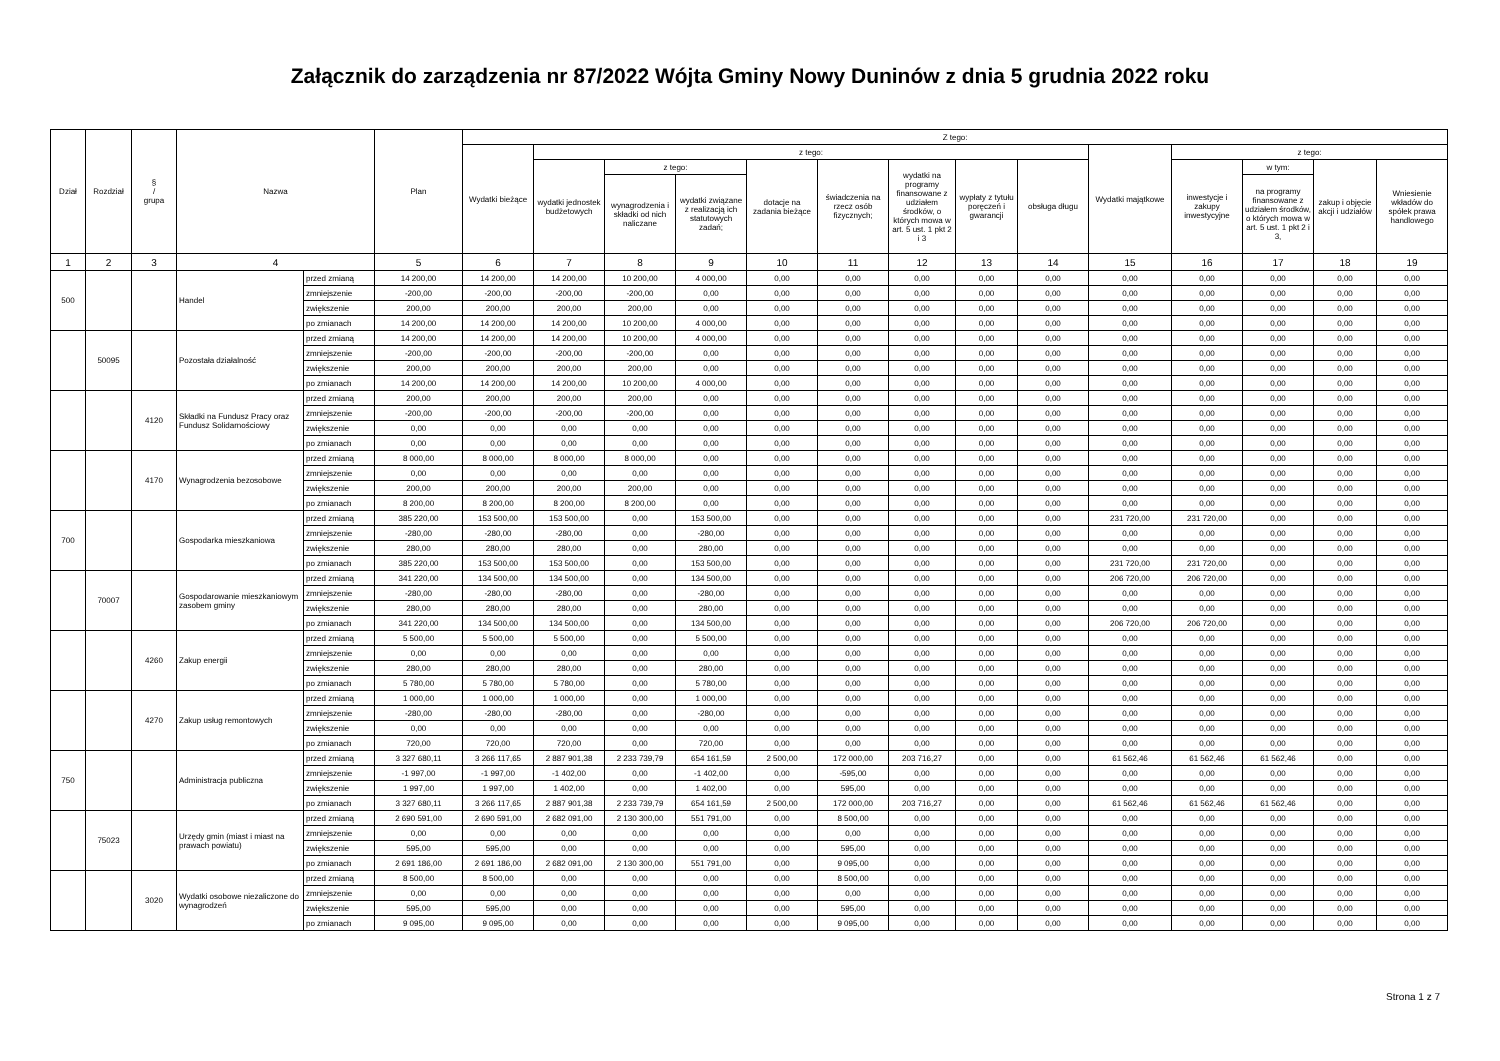Załącznik do zarządzenia nr 87/2022 Wójta Gminy Nowy Duninów z dnia 5 grudnia 2022 roku
| Dział | Rozdział | § / grupa | Nazwa | | Plan | Z tego: | | | | | | | | | | | | | |
| --- | --- | --- | --- | --- | --- | --- | --- | --- | --- | --- | --- | --- | --- | --- | --- | --- | --- | --- | --- |
| | | | | | | Wydatki bieżące | z tego: | | | | | | | | Wydatki majątkowe | z tego: | | | |
| | | | | | | | wydatki jednostek budżetowych | z tego: | | dotacje na zadania bieżące | świadczenia na rzecz osób fizycznych; | wydatki na programy finansowane z udziałem środków, o których mowa w art. 5 ust. 1 pkt 2 i 3 | wypłaty z tytułu poręczeń i gwarancji | obsługa długu | | inwestycje i zakupy inwestycyjne | w tym: | zakup i objęcie akcji i udziałów | Wniesienie wkładów do spółek prawa handlowego |
| | | | | | | | | wynagrodzenia i składki od nich naliczane | wydatki związane z realizacją ich statutowych zadań; | | | | | | | | na programy finansowane z udziałem środków, o których mowa w art. 5 ust. 1 pkt 2 i 3, | | |
| 1 | 2 | 3 | 4 | | 5 | 6 | 7 | 8 | 9 | 10 | 11 | 12 | 13 | 14 | 15 | 16 | 17 | 18 | 19 |
| 500 | | | Handel | przed zmianą | 14 200,00 | 14 200,00 | 14 200,00 | 10 200,00 | 4 000,00 | 0,00 | 0,00 | 0,00 | 0,00 | 0,00 | 0,00 | 0,00 | 0,00 | 0,00 | 0,00 |
| | | | | zmniejszenie | -200,00 | -200,00 | -200,00 | -200,00 | 0,00 | 0,00 | 0,00 | 0,00 | 0,00 | 0,00 | 0,00 | 0,00 | 0,00 | 0,00 | 0,00 |
| | | | | zwiększenie | 200,00 | 200,00 | 200,00 | 200,00 | 0,00 | 0,00 | 0,00 | 0,00 | 0,00 | 0,00 | 0,00 | 0,00 | 0,00 | 0,00 | 0,00 |
| | | | | po zmianach | 14 200,00 | 14 200,00 | 14 200,00 | 10 200,00 | 4 000,00 | 0,00 | 0,00 | 0,00 | 0,00 | 0,00 | 0,00 | 0,00 | 0,00 | 0,00 | 0,00 |
| | 50095 | | Pozostała działalność | przed zmianą | 14 200,00 | 14 200,00 | 14 200,00 | 10 200,00 | 4 000,00 | 0,00 | 0,00 | 0,00 | 0,00 | 0,00 | 0,00 | 0,00 | 0,00 | 0,00 | 0,00 |
| | | | | zmniejszenie | -200,00 | -200,00 | -200,00 | -200,00 | 0,00 | 0,00 | 0,00 | 0,00 | 0,00 | 0,00 | 0,00 | 0,00 | 0,00 | 0,00 | 0,00 |
| | | | | zwiększenie | 200,00 | 200,00 | 200,00 | 200,00 | 0,00 | 0,00 | 0,00 | 0,00 | 0,00 | 0,00 | 0,00 | 0,00 | 0,00 | 0,00 | 0,00 |
| | | | | po zmianach | 14 200,00 | 14 200,00 | 14 200,00 | 10 200,00 | 4 000,00 | 0,00 | 0,00 | 0,00 | 0,00 | 0,00 | 0,00 | 0,00 | 0,00 | 0,00 | 0,00 |
| | | 4120 | Składki na Fundusz Pracy oraz Fundusz Solidarnościowy | przed zmianą | 200,00 | 200,00 | 200,00 | 200,00 | 0,00 | 0,00 | 0,00 | 0,00 | 0,00 | 0,00 | 0,00 | 0,00 | 0,00 | 0,00 | 0,00 |
| | | | | zmniejszenie | -200,00 | -200,00 | -200,00 | -200,00 | 0,00 | 0,00 | 0,00 | 0,00 | 0,00 | 0,00 | 0,00 | 0,00 | 0,00 | 0,00 | 0,00 |
| | | | | zwiększenie | 0,00 | 0,00 | 0,00 | 0,00 | 0,00 | 0,00 | 0,00 | 0,00 | 0,00 | 0,00 | 0,00 | 0,00 | 0,00 | 0,00 | 0,00 |
| | | | | po zmianach | 0,00 | 0,00 | 0,00 | 0,00 | 0,00 | 0,00 | 0,00 | 0,00 | 0,00 | 0,00 | 0,00 | 0,00 | 0,00 | 0,00 | 0,00 |
| | | 4170 | Wynagrodzenia bezosobowe | przed zmianą | 8 000,00 | 8 000,00 | 8 000,00 | 8 000,00 | 0,00 | 0,00 | 0,00 | 0,00 | 0,00 | 0,00 | 0,00 | 0,00 | 0,00 | 0,00 | 0,00 |
| | | | | zmniejszenie | 0,00 | 0,00 | 0,00 | 0,00 | 0,00 | 0,00 | 0,00 | 0,00 | 0,00 | 0,00 | 0,00 | 0,00 | 0,00 | 0,00 | 0,00 |
| | | | | zwiększenie | 200,00 | 200,00 | 200,00 | 200,00 | 0,00 | 0,00 | 0,00 | 0,00 | 0,00 | 0,00 | 0,00 | 0,00 | 0,00 | 0,00 | 0,00 |
| | | | | po zmianach | 8 200,00 | 8 200,00 | 8 200,00 | 8 200,00 | 0,00 | 0,00 | 0,00 | 0,00 | 0,00 | 0,00 | 0,00 | 0,00 | 0,00 | 0,00 | 0,00 |
| 700 | | | Gospodarka mieszkaniowa | przed zmianą | 385 220,00 | 153 500,00 | 153 500,00 | 0,00 | 153 500,00 | 0,00 | 0,00 | 0,00 | 0,00 | 0,00 | 231 720,00 | 231 720,00 | 0,00 | 0,00 | 0,00 |
| | | | | zmniejszenie | -280,00 | -280,00 | -280,00 | 0,00 | -280,00 | 0,00 | 0,00 | 0,00 | 0,00 | 0,00 | 0,00 | 0,00 | 0,00 | 0,00 | 0,00 |
| | | | | zwiększenie | 280,00 | 280,00 | 280,00 | 0,00 | 280,00 | 0,00 | 0,00 | 0,00 | 0,00 | 0,00 | 0,00 | 0,00 | 0,00 | 0,00 | 0,00 |
| | | | | po zmianach | 385 220,00 | 153 500,00 | 153 500,00 | 0,00 | 153 500,00 | 0,00 | 0,00 | 0,00 | 0,00 | 0,00 | 231 720,00 | 231 720,00 | 0,00 | 0,00 | 0,00 |
| | 70007 | | Gospodarowanie mieszkaniowym zasobem gminy | przed zmianą | 341 220,00 | 134 500,00 | 134 500,00 | 0,00 | 134 500,00 | 0,00 | 0,00 | 0,00 | 0,00 | 0,00 | 206 720,00 | 206 720,00 | 0,00 | 0,00 | 0,00 |
| | | | | zmniejszenie | -280,00 | -280,00 | -280,00 | 0,00 | -280,00 | 0,00 | 0,00 | 0,00 | 0,00 | 0,00 | 0,00 | 0,00 | 0,00 | 0,00 | 0,00 |
| | | | | zwiększenie | 280,00 | 280,00 | 280,00 | 0,00 | 280,00 | 0,00 | 0,00 | 0,00 | 0,00 | 0,00 | 0,00 | 0,00 | 0,00 | 0,00 | 0,00 |
| | | | | po zmianach | 341 220,00 | 134 500,00 | 134 500,00 | 0,00 | 134 500,00 | 0,00 | 0,00 | 0,00 | 0,00 | 0,00 | 206 720,00 | 206 720,00 | 0,00 | 0,00 | 0,00 |
| | | 4260 | Zakup energii | przed zmianą | 5 500,00 | 5 500,00 | 5 500,00 | 0,00 | 5 500,00 | 0,00 | 0,00 | 0,00 | 0,00 | 0,00 | 0,00 | 0,00 | 0,00 | 0,00 | 0,00 |
| | | | | zmniejszenie | 0,00 | 0,00 | 0,00 | 0,00 | 0,00 | 0,00 | 0,00 | 0,00 | 0,00 | 0,00 | 0,00 | 0,00 | 0,00 | 0,00 | 0,00 |
| | | | | zwiększenie | 280,00 | 280,00 | 280,00 | 0,00 | 280,00 | 0,00 | 0,00 | 0,00 | 0,00 | 0,00 | 0,00 | 0,00 | 0,00 | 0,00 | 0,00 |
| | | | | po zmianach | 5 780,00 | 5 780,00 | 5 780,00 | 0,00 | 5 780,00 | 0,00 | 0,00 | 0,00 | 0,00 | 0,00 | 0,00 | 0,00 | 0,00 | 0,00 | 0,00 |
| | | 4270 | Zakup usług remontowych | przed zmianą | 1 000,00 | 1 000,00 | 1 000,00 | 0,00 | 1 000,00 | 0,00 | 0,00 | 0,00 | 0,00 | 0,00 | 0,00 | 0,00 | 0,00 | 0,00 | 0,00 |
| | | | | zmniejszenie | -280,00 | -280,00 | -280,00 | 0,00 | -280,00 | 0,00 | 0,00 | 0,00 | 0,00 | 0,00 | 0,00 | 0,00 | 0,00 | 0,00 | 0,00 |
| | | | | zwiększenie | 0,00 | 0,00 | 0,00 | 0,00 | 0,00 | 0,00 | 0,00 | 0,00 | 0,00 | 0,00 | 0,00 | 0,00 | 0,00 | 0,00 | 0,00 |
| | | | | po zmianach | 720,00 | 720,00 | 720,00 | 0,00 | 720,00 | 0,00 | 0,00 | 0,00 | 0,00 | 0,00 | 0,00 | 0,00 | 0,00 | 0,00 | 0,00 |
| 750 | | | Administracja publiczna | przed zmianą | 3 327 680,11 | 3 266 117,65 | 2 887 901,38 | 2 233 739,79 | 654 161,59 | 2 500,00 | 172 000,00 | 203 716,27 | 0,00 | 0,00 | 61 562,46 | 61 562,46 | 61 562,46 | 0,00 | 0,00 |
| | | | | zmniejszenie | -1 997,00 | -1 997,00 | -1 402,00 | 0,00 | -1 402,00 | 0,00 | -595,00 | 0,00 | 0,00 | 0,00 | 0,00 | 0,00 | 0,00 | 0,00 | 0,00 |
| | | | | zwiększenie | 1 997,00 | 1 997,00 | 1 402,00 | 0,00 | 1 402,00 | 0,00 | 595,00 | 0,00 | 0,00 | 0,00 | 0,00 | 0,00 | 0,00 | 0,00 | 0,00 |
| | | | | po zmianach | 3 327 680,11 | 3 266 117,65 | 2 887 901,38 | 2 233 739,79 | 654 161,59 | 2 500,00 | 172 000,00 | 203 716,27 | 0,00 | 0,00 | 61 562,46 | 61 562,46 | 61 562,46 | 0,00 | 0,00 |
| | 75023 | | Urzędy gmin (miast i miast na prawach powiatu) | przed zmianą | 2 690 591,00 | 2 690 591,00 | 2 682 091,00 | 2 130 300,00 | 551 791,00 | 0,00 | 8 500,00 | 0,00 | 0,00 | 0,00 | 0,00 | 0,00 | 0,00 | 0,00 | 0,00 |
| | | | | zmniejszenie | 0,00 | 0,00 | 0,00 | 0,00 | 0,00 | 0,00 | 0,00 | 0,00 | 0,00 | 0,00 | 0,00 | 0,00 | 0,00 | 0,00 | 0,00 |
| | | | | zwiększenie | 595,00 | 595,00 | 0,00 | 0,00 | 0,00 | 0,00 | 595,00 | 0,00 | 0,00 | 0,00 | 0,00 | 0,00 | 0,00 | 0,00 | 0,00 |
| | | | | po zmianach | 2 691 186,00 | 2 691 186,00 | 2 682 091,00 | 2 130 300,00 | 551 791,00 | 0,00 | 9 095,00 | 0,00 | 0,00 | 0,00 | 0,00 | 0,00 | 0,00 | 0,00 | 0,00 |
| | | 3020 | Wydatki osobowe niezaliczone do wynagrodzeń | przed zmianą | 8 500,00 | 8 500,00 | 0,00 | 0,00 | 0,00 | 0,00 | 8 500,00 | 0,00 | 0,00 | 0,00 | 0,00 | 0,00 | 0,00 | 0,00 | 0,00 |
| | | | | zmniejszenie | 0,00 | 0,00 | 0,00 | 0,00 | 0,00 | 0,00 | 0,00 | 0,00 | 0,00 | 0,00 | 0,00 | 0,00 | 0,00 | 0,00 | 0,00 |
| | | | | zwiększenie | 595,00 | 595,00 | 0,00 | 0,00 | 0,00 | 0,00 | 595,00 | 0,00 | 0,00 | 0,00 | 0,00 | 0,00 | 0,00 | 0,00 | 0,00 |
| | | | | po zmianach | 9 095,00 | 9 095,00 | 0,00 | 0,00 | 0,00 | 0,00 | 9 095,00 | 0,00 | 0,00 | 0,00 | 0,00 | 0,00 | 0,00 | 0,00 | 0,00 |
Strona 1 z 7